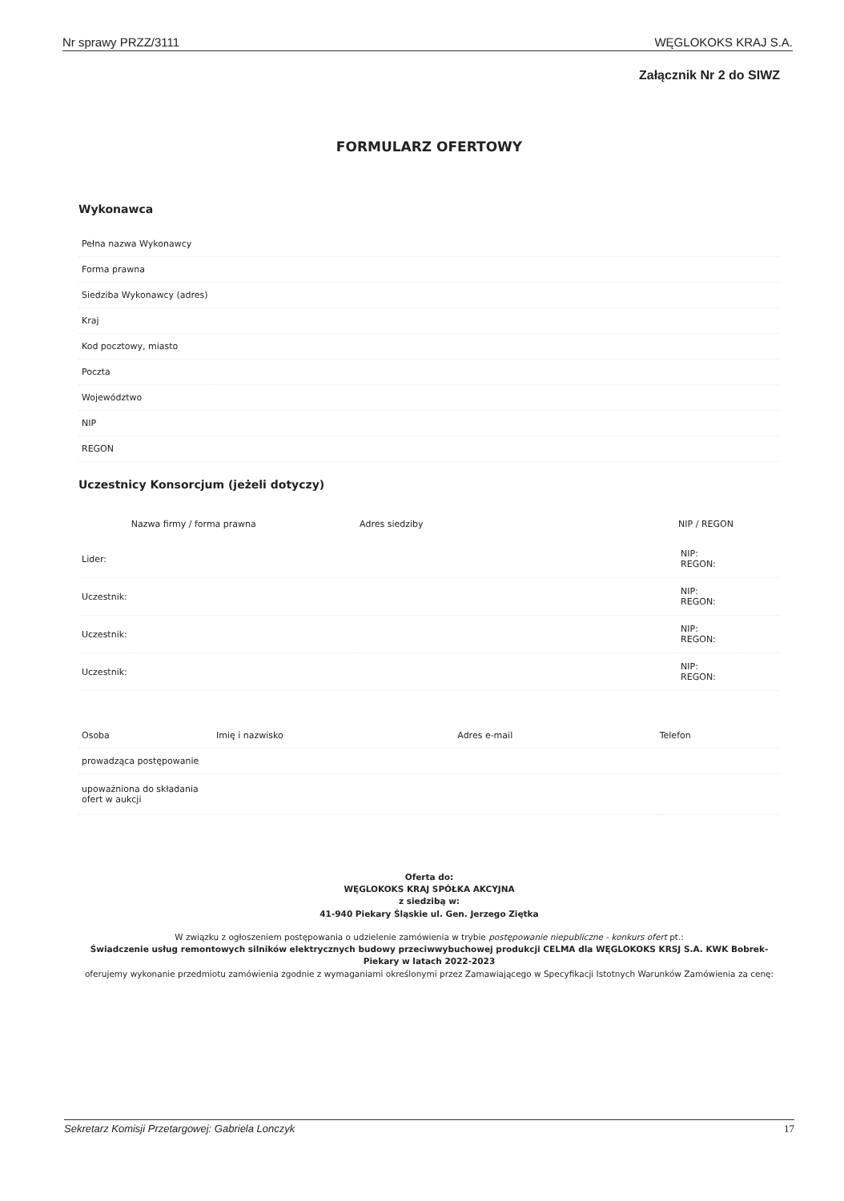Nr sprawy PRZZ/3111 WĘGLOKOKS KRAJ S.A.
Załącznik Nr 2 do SIWZ
FORMULARZ OFERTOWY
Wykonawca
| Pełna nazwa Wykonawcy | |
| Forma prawna | |
| Siedziba Wykonawcy (adres) | |
| Kraj | |
| Kod pocztowy, miasto | |
| Poczta | |
| Województwo | |
| NIP | |
| REGON | |
Uczestnicy Konsorcjum (jeżeli dotyczy)
| | Nazwa firmy / forma prawna | Adres siedziby | NIP / REGON |
| --- | --- | --- | --- |
| Lider: | | | NIP: REGON: |
| Uczestnik: | | | NIP: REGON: |
| Uczestnik: | | | NIP: REGON: |
| Uczestnik: | | | NIP: REGON: |
| Osoba | Imię i nazwisko | Adres e-mail | Telefon |
| prowadząca postępowanie | | | |
| upoważniona do składania ofert w aukcji | | | |
Oferta do:
WĘGLOKOKS KRAJ SPÓŁKA AKCYJNA
z siedzibą w:
41-940 Piekary Śląskie ul. Gen. Jerzego Ziętka
W związku z ogłoszeniem postępowania o udzielenie zamówienia w trybie postępowanie niepubliczne - konkurs ofert pt.:
Świadczenie usług remontowych silników elektrycznych budowy przeciwwybuchowej produkcji CELMA dla WĘGLOKOKS KRSJ S.A. KWK Bobrek-Piekary w latach 2022-2023
oferujemy wykonanie przedmiotu zamówienia zgodnie z wymaganiami określonymi przez Zamawiającego w Specyfikacji Istotnych Warunków Zamówienia za cenę:
Sekretarz Komisji Przetargowej: Gabriela Lonczyk 17